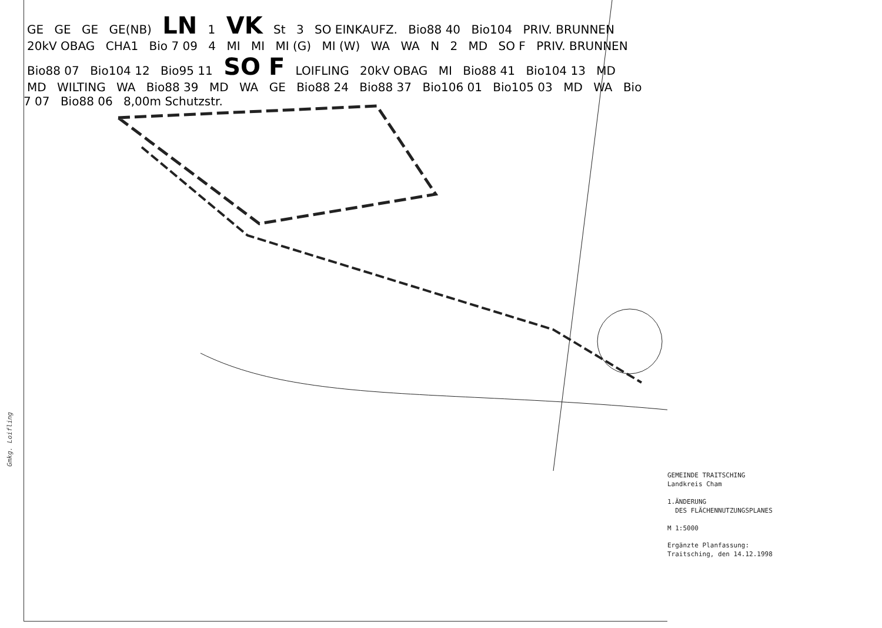GE GE GE GE(NB) LN 1 VK St 3 SO EINKAUFZ. Bio88 40 Bio104 PRIV. BRUNNEN 20kV OBAG CHA1 Bio 7 09 4 MI MI MI (G) MI (W) WA WA N 2 MD SO F PRIV. BRUNNEN Bio88 07 Bio104 12 Bio95 11 SO F LOIFLING 20kV OBAG MI Bio88 41 Bio104 13 MD MD WILTING WA Bio88 39 MD WA GE Bio88 24 Bio88 37 Bio106 01 Bio105 03 MD WA Bio 7 07 Bio88 06 8,00m Schutzstr.
GEMEINDE TRAITSCHING
Landkreis Cham
1.ÄNDERUNG
DES FLÄCHENNUTZUNGSPLANES
M 1:5000
Ergänzte Planfassung:
Traitsching, den 14.12.1998
Gmkg. Loifling